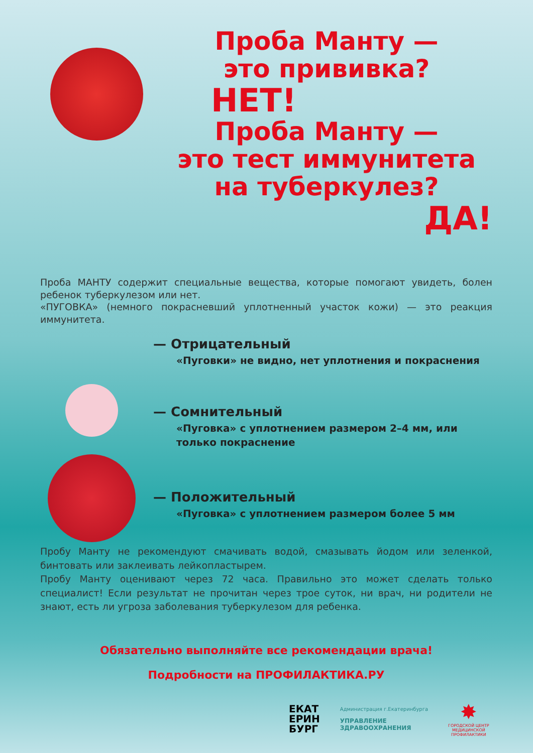Проба Манту —
это прививка?
НЕТ!
Проба Манту —
это тест иммунитета
на туберкулез?
ДА!
Проба МАНТУ содержит специальные вещества, которые помогают увидеть, болен ребенок туберкулезом или нет.
«ПУГОВКА» (немного покрасневший уплотненный участок кожи) — это реакция иммунитета.
— Отрицательный
«Пуговки» не видно, нет уплотнения и покраснения
— Сомнительный
«Пуговка» с уплотнением размером 2–4 мм, или только покраснение
— Положительный
«Пуговка» с уплотнением размером более 5 мм
Пробу Манту не рекомендуют смачивать водой, смазывать йодом или зеленкой, бинтовать или заклеивать лейкопластырем.
Пробу Манту оценивают через 72 часа. Правильно это может сделать только специалист! Если результат не прочитан через трое суток, ни врач, ни родители не знают, есть ли угроза заболевания туберкулезом для ребенка.
Обязательно выполняйте все рекомендации врача!
Подробности на ПРОФИЛАКТИКА.РУ
ЕКАТ
ЕРИН
БУРГ
Администрация г.Екатеринбурга
УПРАВЛЕНИЕ
ЗДРАВООХРАНЕНИЯ
✸
ГОРОДСКОЙ ЦЕНТР
МЕДИЦИНСКОЙ
ПРОФИЛАКТИКИ